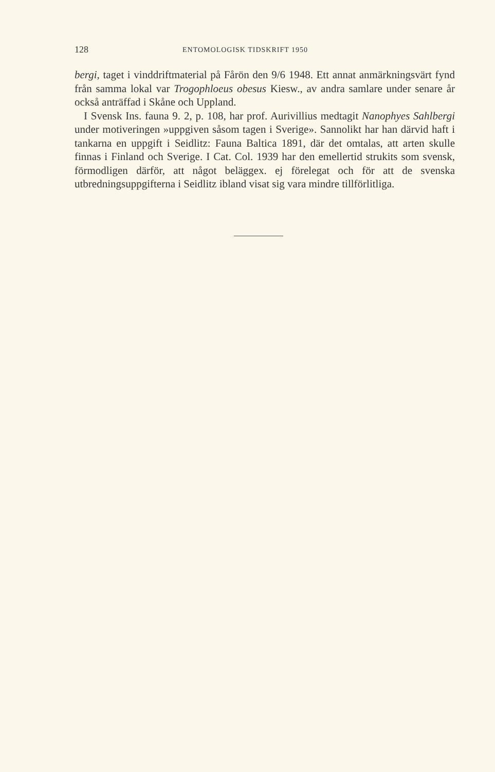128 ENTOMOLOGISK TIDSKRIFT 1950
bergi, taget i vinddriftmaterial på Fårön den 9/6 1948. Ett annat anmärkningsvärt fynd från samma lokal var Trogophloeus obesus Kiesw., av andra samlare under senare år också anträffad i Skåne och Uppland.
I Svensk Ins. fauna 9. 2, p. 108, har prof. Aurivillius medtagit Nanophyes Sahlbergi under motiveringen »uppgiven såsom tagen i Sverige». Sannolikt har han därvid haft i tankarna en uppgift i Seidlitz: Fauna Baltica 1891, där det omtalas, att arten skulle finnas i Finland och Sverige. I Cat. Col. 1939 har den emellertid strukits som svensk, förmodligen därför, att något beläggex. ej förelegat och för att de svenska utbredningsuppgifterna i Seidlitz ibland visat sig vara mindre tillförlitliga.